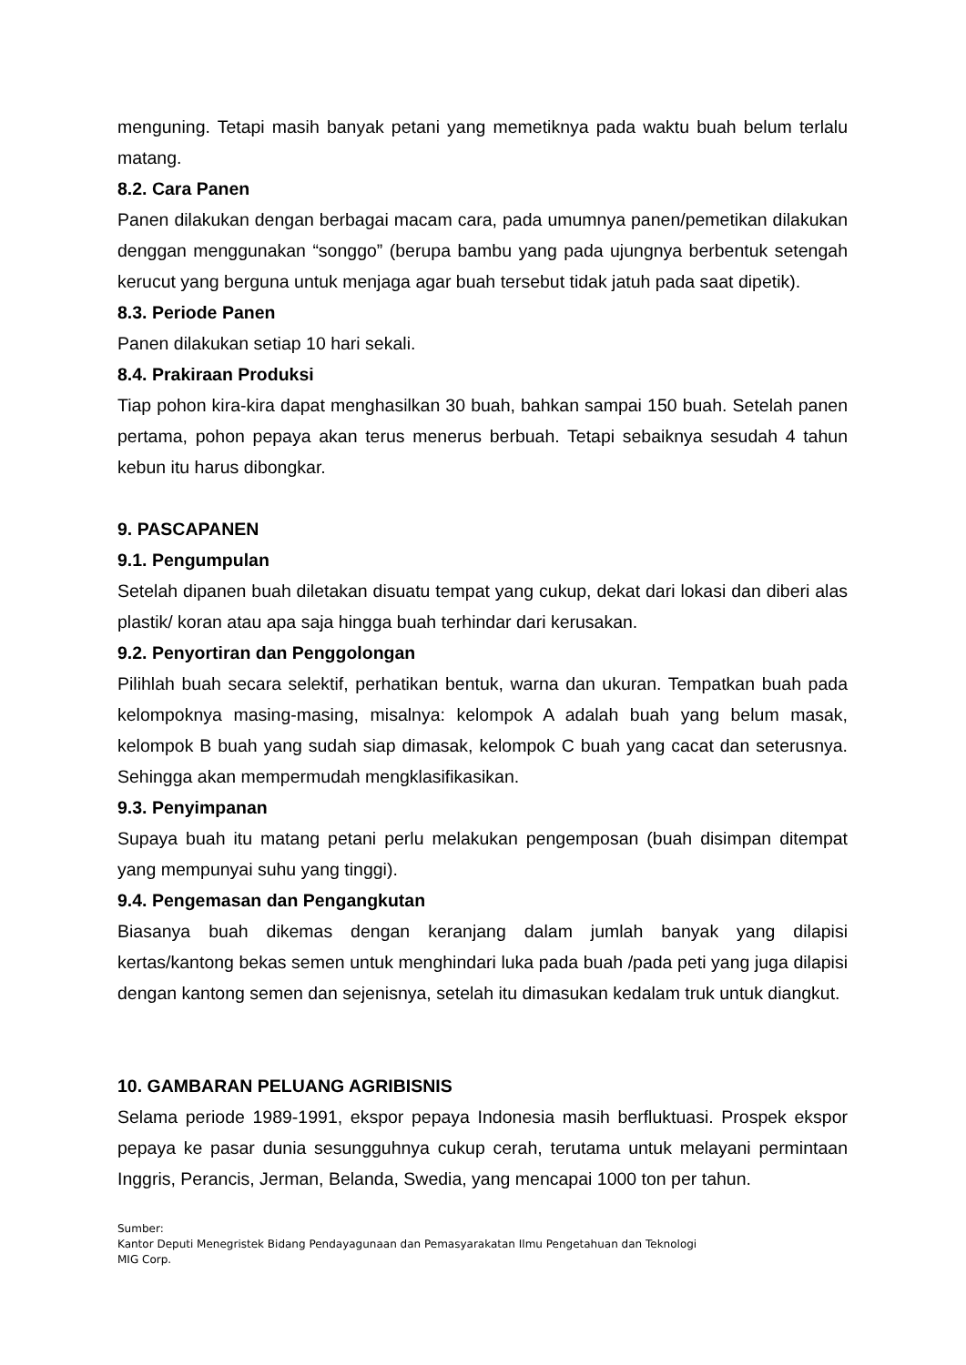menguning. Tetapi masih banyak petani yang memetiknya pada waktu buah belum terlalu matang.
8.2. Cara Panen
Panen dilakukan dengan berbagai macam cara, pada umumnya panen/pemetikan dilakukan denggan menggunakan “songgo” (berupa bambu yang pada ujungnya berbentuk setengah kerucut yang berguna untuk menjaga agar buah tersebut tidak jatuh pada saat dipetik).
8.3. Periode Panen
Panen dilakukan setiap 10 hari sekali.
8.4. Prakiraan Produksi
Tiap pohon kira-kira dapat menghasilkan 30 buah, bahkan sampai 150 buah. Setelah panen pertama, pohon pepaya akan terus menerus berbuah. Tetapi sebaiknya sesudah 4 tahun kebun itu harus dibongkar.
9. PASCAPANEN
9.1. Pengumpulan
Setelah dipanen buah diletakan disuatu tempat yang cukup, dekat dari lokasi dan diberi alas plastik/ koran atau apa saja hingga buah terhindar dari kerusakan.
9.2. Penyortiran dan Penggolongan
Pilihlah buah secara selektif, perhatikan bentuk, warna dan ukuran. Tempatkan buah pada kelompoknya masing-masing, misalnya: kelompok A adalah buah yang belum masak, kelompok B buah yang sudah siap dimasak, kelompok C buah yang cacat dan seterusnya. Sehingga akan mempermudah mengklasifikasikan.
9.3. Penyimpanan
Supaya buah itu matang petani perlu melakukan pengemposan (buah disimpan ditempat yang mempunyai suhu yang tinggi).
9.4. Pengemasan dan Pengangkutan
Biasanya buah dikemas dengan keranjang dalam jumlah banyak yang dilapisi kertas/kantong bekas semen untuk menghindari luka pada buah /pada peti yang juga dilapisi dengan kantong semen dan sejenisnya, setelah itu dimasukan kedalam truk untuk diangkut.
10. GAMBARAN PELUANG AGRIBISNIS
Selama periode 1989-1991, ekspor pepaya Indonesia masih berfluktuasi. Prospek ekspor pepaya ke pasar dunia sesungguhnya cukup cerah, terutama untuk melayani permintaan Inggris, Perancis, Jerman, Belanda, Swedia, yang mencapai 1000 ton per tahun.
Sumber:
Kantor Deputi Menegristek Bidang Pendayagunaan dan Pemasyarakatan Ilmu Pengetahuan dan Teknologi
MIG Corp.